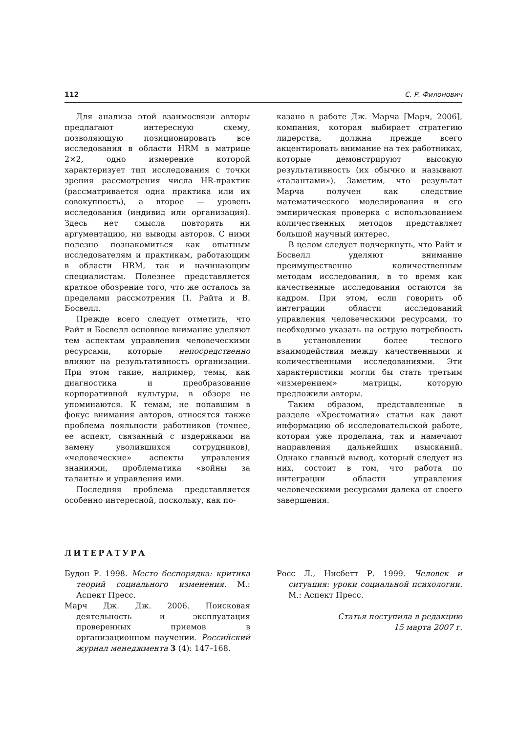112 С. Р. Филонович
Для анализа этой взаимосвязи авторы предлагают интересную схему, позволяющую позиционировать все исследования в области HRM в матрице 2×2, одно измерение которой характеризует тип исследования с точки зрения рассмотрения числа HR-практик (рассматривается одна практика или их совокупность), а второе — уровень исследования (индивид или организация). Здесь нет смысла повторять ни аргументацию, ни выводы авторов. С ними полезно познакомиться как опытным исследователям и практикам, работающим в области HRM, так и начинающим специалистам. Полезнее представляется краткое обозрение того, что же осталось за пределами рассмотрения П. Райта и В. Босвелл.
Прежде всего следует отметить, что Райт и Босвелл основное внимание уделяют тем аспектам управления человеческими ресурсами, которые непосредственно влияют на результативность организации. При этом такие, например, темы, как диагностика и преобразование корпоративной культуры, в обзоре не упоминаются. К темам, не попавшим в фокус внимания авторов, относятся также проблема лояльности работников (точнее, ее аспект, связанный с издержками на замену уволившихся сотрудников), «человеческие» аспекты управления знаниями, проблематика «войны за таланты» и управления ими.
Последняя проблема представляется особенно интересной, поскольку, как по-
казано в работе Дж. Марча [Марч, 2006], компания, которая выбирает стратегию лидерства, должна прежде всего акцентировать внимание на тех работниках, которые демонстрируют высокую результативность (их обычно и называют «талантами»). Заметим, что результат Марча получен как следствие математического моделирования и его эмпирическая проверка с использованием количественных методов представляет большой научный интерес.
В целом следует подчеркнуть, что Райт и Босвелл уделяют внимание преимущественно количественным методам исследования, в то время как качественные исследования остаются за кадром. При этом, если говорить об интеграции области исследований управления человеческими ресурсами, то необходимо указать на острую потребность в установлении более тесного взаимодействия между качественными и количественными исследованиями. Эти характеристики могли бы стать третьим «измерением» матрицы, которую предложили авторы.
Таким образом, представленные в разделе «Хрестоматия» статьи как дают информацию об исследовательской работе, которая уже проделана, так и намечают направления дальнейших изысканий. Однако главный вывод, который следует из них, состоит в том, что работа по интеграции области управления человеческими ресурсами далека от своего завершения.
ЛИТЕРАТУРА
Будон Р. 1998. Место беспорядка: критика теорий социального изменения. М.: Аспект Пресс.
Марч Дж. Дж. 2006. Поисковая деятельность и эксплуатация проверенных приемов в организационном научении. Российский журнал менеджмента 3 (4): 147–168.
Росс Л., Нисбетт Р. 1999. Человек и ситуация: уроки социальной психологии. М.: Аспект Пресс.
Статья поступила в редакцию
15 марта 2007 г.